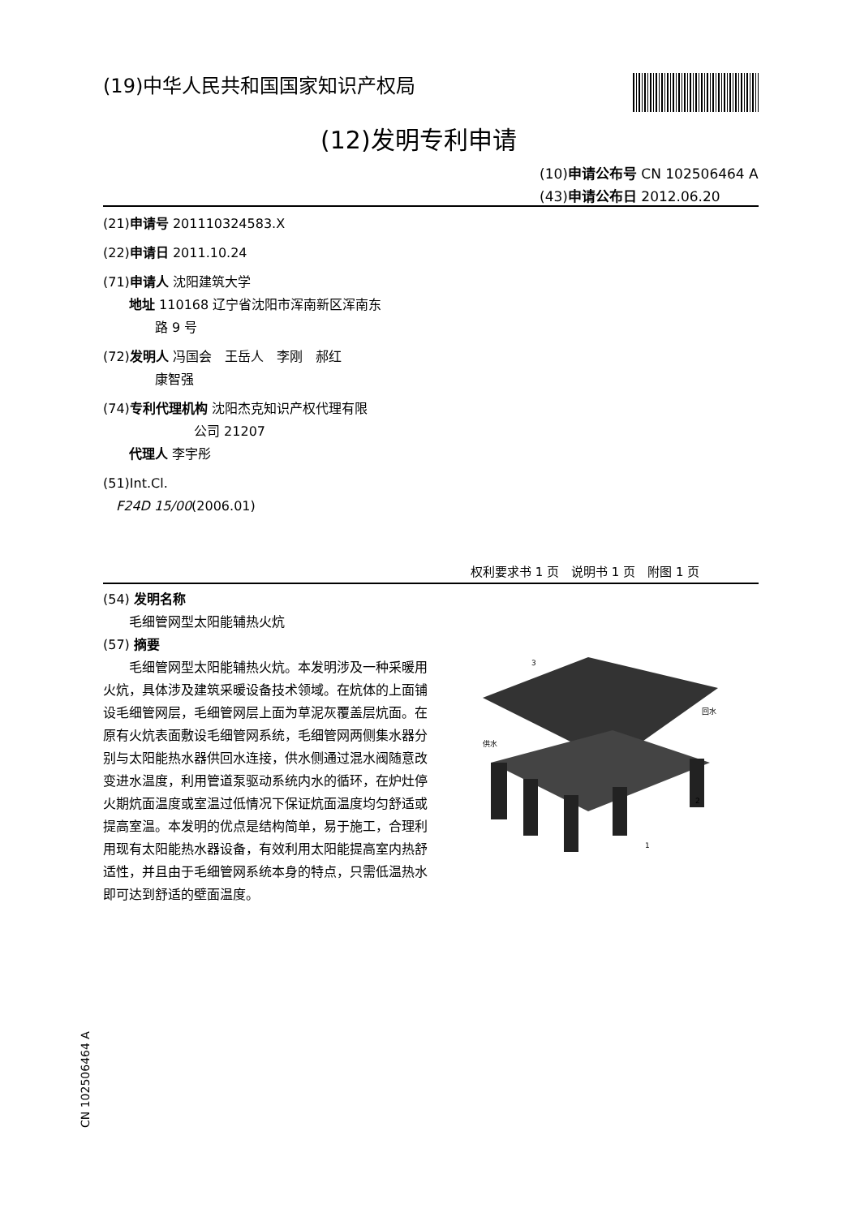(19)中华人民共和国国家知识产权局
(12)发明专利申请
(10)申请公布号 CN 102506464 A
(43)申请公布日 2012.06.20
(21)申请号 201110324583.X
(22)申请日 2011.10.24
(71)申请人 沈阳建筑大学
　　地址 110168 辽宁省沈阳市浑南新区浑南东
　　　　路 9 号
(72)发明人 冯国会　王岳人　李刚　郝红
　　　　康智强
(74)专利代理机构 沈阳杰克知识产权代理有限
　　　　　　　公司 21207
　　代理人 李宇彤
(51)Int.Cl.
　F24D 15/00(2006.01)
权利要求书 1 页　说明书 1 页　附图 1 页
(54) 发明名称
　　毛细管网型太阳能辅热火炕
(57) 摘要
　　毛细管网型太阳能辅热火炕。本发明涉及一种采暖用火炕，具体涉及建筑采暖设备技术领域。在炕体的上面铺设毛细管网层，毛细管网层上面为草泥灰覆盖层炕面。在原有火炕表面敷设毛细管网系统，毛细管网两侧集水器分别与太阳能热水器供回水连接，供水侧通过混水阀随意改变进水温度，利用管道泵驱动系统内水的循环，在炉灶停火期炕面温度或室温过低情况下保证炕面温度均匀舒适或提高室温。本发明的优点是结构简单，易于施工，合理利用现有太阳能热水器设备，有效利用太阳能提高室内热舒适性，并且由于毛细管网系统本身的特点，只需低温热水即可达到舒适的壁面温度。
3
2
1
供水
回水
CN 102506464 A